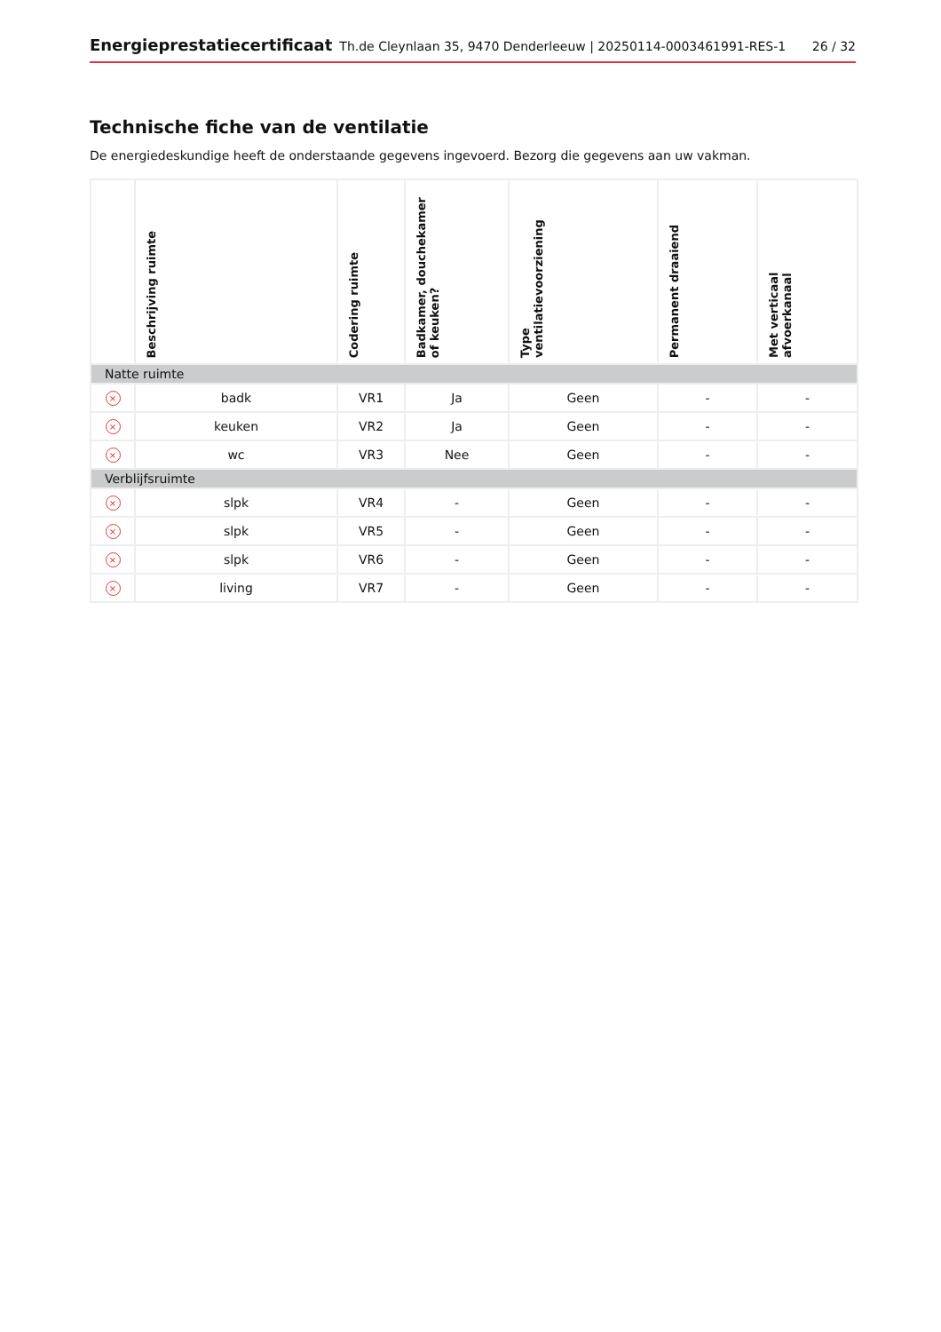Energieprestatiecertificaat Th.de Cleynlaan 35, 9470 Denderleeuw | 20250114-0003461991-RES-1 26 / 32
Technische fiche van de ventilatie
De energiedeskundige heeft de onderstaande gegevens ingevoerd. Bezorg die gegevens aan uw vakman.
| | Beschrijving ruimte | Codering ruimte | Badkamer, douchekamer of keuken? | Type ventilatievoorziening | Permanent draaiend | Met verticaal afvoerkanaal |
| --- | --- | --- | --- | --- | --- | --- |
| Natte ruimte | | | | | | |
| × | badk | VR1 | Ja | Geen | - | - |
| × | keuken | VR2 | Ja | Geen | - | - |
| × | wc | VR3 | Nee | Geen | - | - |
| Verblijfsruimte | | | | | | |
| × | slpk | VR4 | - | Geen | - | - |
| × | slpk | VR5 | - | Geen | - | - |
| × | slpk | VR6 | - | Geen | - | - |
| × | living | VR7 | - | Geen | - | - |